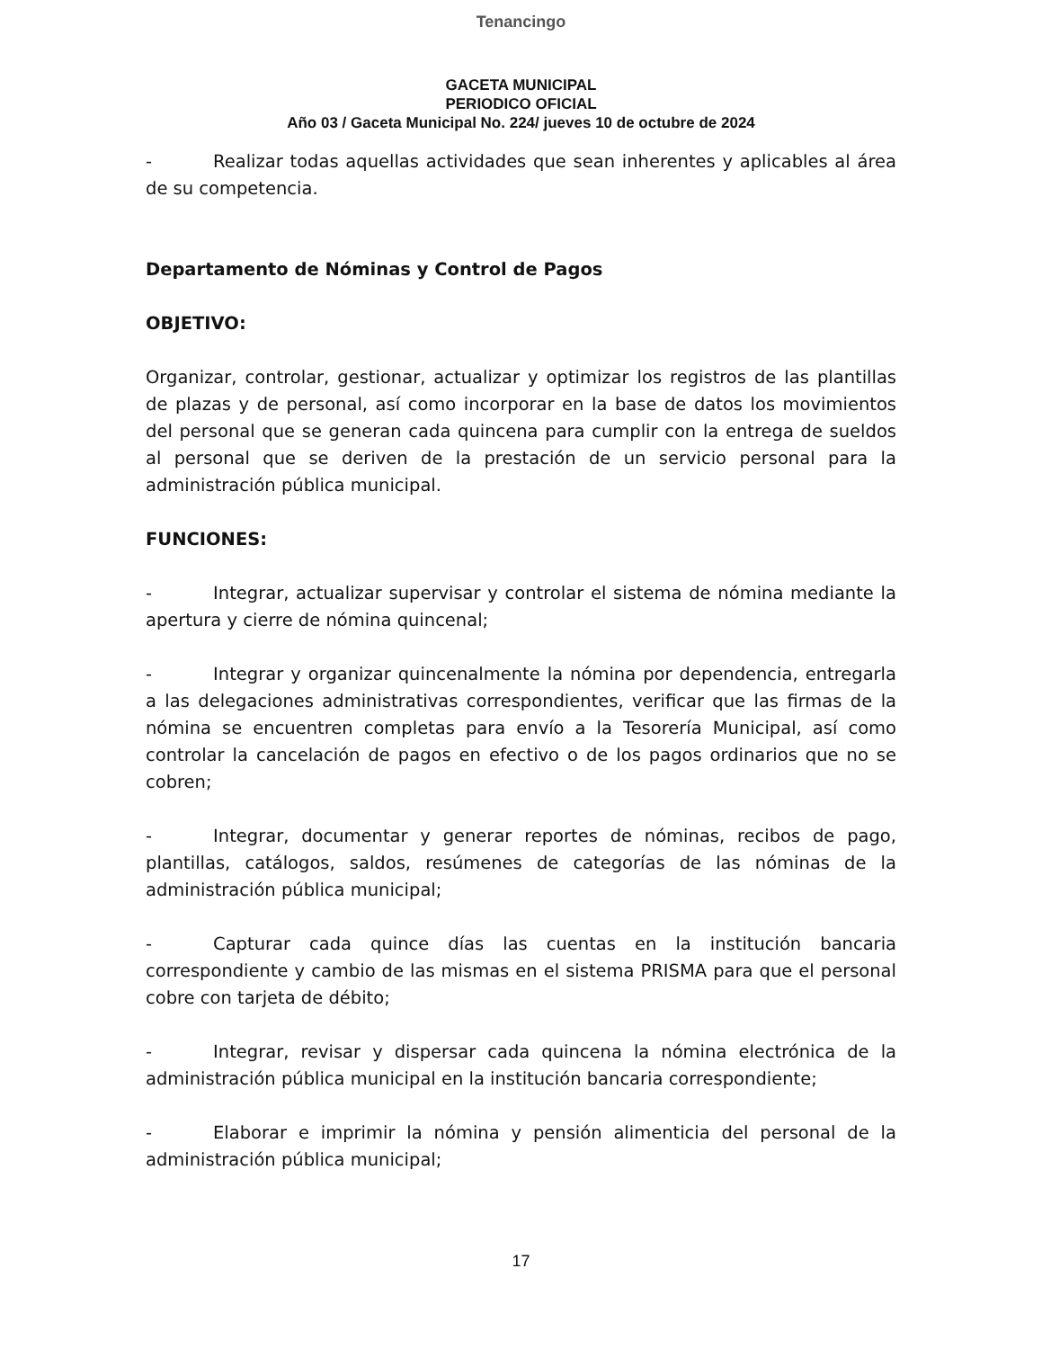Tenancingo
GACETA MUNICIPAL
PERIODICO OFICIAL
Año 03 / Gaceta Municipal No. 224/ jueves 10 de octubre de 2024
- Realizar todas aquellas actividades que sean inherentes y aplicables al área de su competencia.
Departamento de Nóminas y Control de Pagos
OBJETIVO:
Organizar, controlar, gestionar, actualizar y optimizar los registros de las plantillas de plazas y de personal, así como incorporar en la base de datos los movimientos del personal que se generan cada quincena para cumplir con la entrega de sueldos al personal que se deriven de la prestación de un servicio personal para la administración pública municipal.
FUNCIONES:
- Integrar, actualizar supervisar y controlar el sistema de nómina mediante la apertura y cierre de nómina quincenal;
- Integrar y organizar quincenalmente la nómina por dependencia, entregarla a las delegaciones administrativas correspondientes, verificar que las firmas de la nómina se encuentren completas para envío a la Tesorería Municipal, así como controlar la cancelación de pagos en efectivo o de los pagos ordinarios que no se cobren;
- Integrar, documentar y generar reportes de nóminas, recibos de pago, plantillas, catálogos, saldos, resúmenes de categorías de las nóminas de la administración pública municipal;
- Capturar cada quince días las cuentas en la institución bancaria correspondiente y cambio de las mismas en el sistema PRISMA para que el personal cobre con tarjeta de débito;
- Integrar, revisar y dispersar cada quincena la nómina electrónica de la administración pública municipal en la institución bancaria correspondiente;
- Elaborar e imprimir la nómina y pensión alimenticia del personal de la administración pública municipal;
17